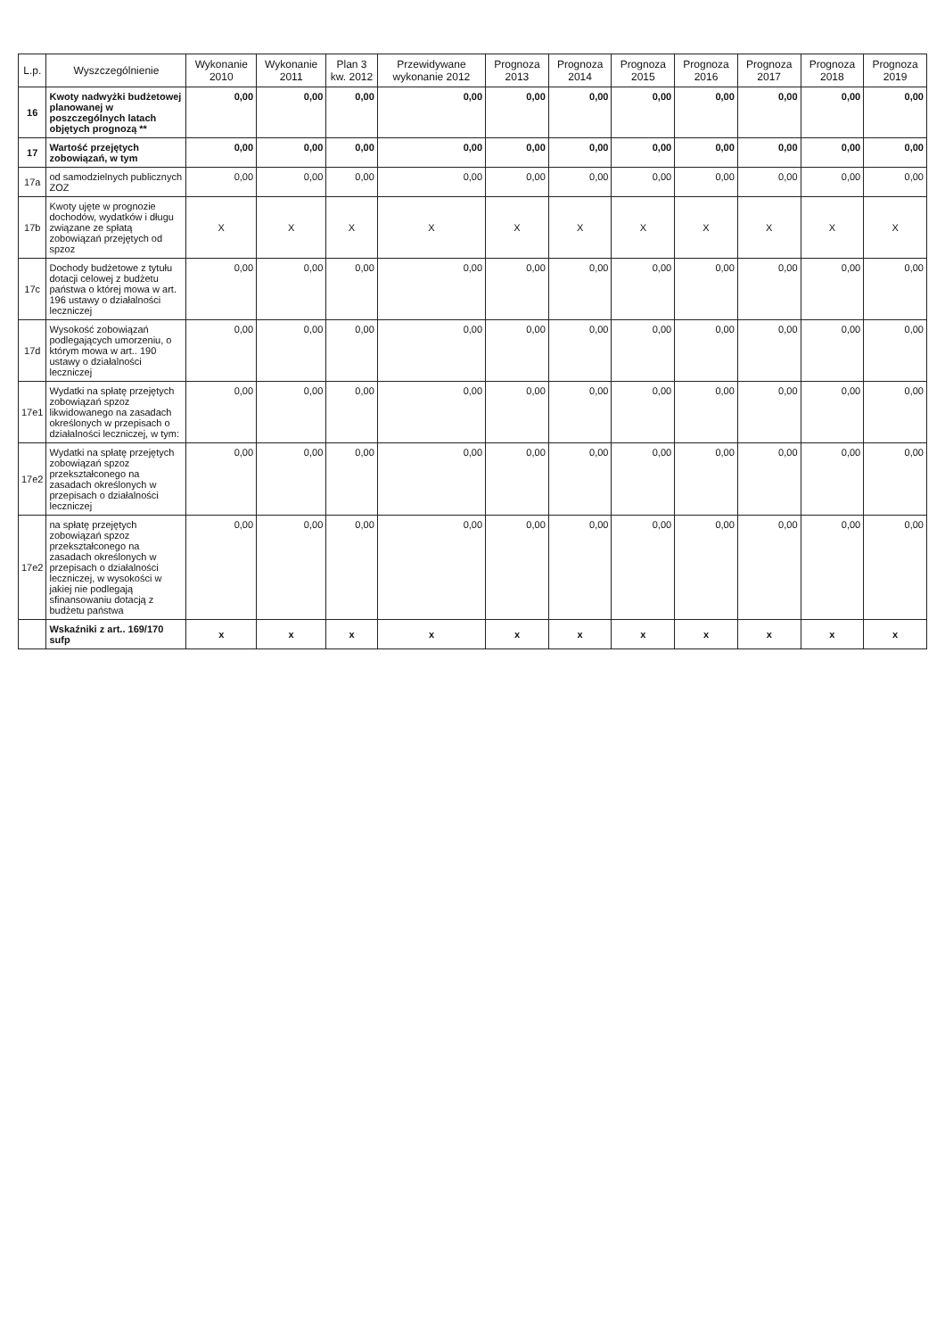| L.p. | Wyszczególnienie | Wykonanie 2010 | Wykonanie 2011 | Plan 3 kw. 2012 | Przewidywane wykonanie 2012 | Prognoza 2013 | Prognoza 2014 | Prognoza 2015 | Prognoza 2016 | Prognoza 2017 | Prognoza 2018 | Prognoza 2019 |
| --- | --- | --- | --- | --- | --- | --- | --- | --- | --- | --- | --- | --- |
| 16 | Kwoty nadwyżki budżetowej planowanej w poszczególnych latach objętych prognozą ** | 0,00 | 0,00 | 0,00 | 0,00 | 0,00 | 0,00 | 0,00 | 0,00 | 0,00 | 0,00 | 0,00 |
| 17 | Wartość przejętych zobowiązań, w tym | 0,00 | 0,00 | 0,00 | 0,00 | 0,00 | 0,00 | 0,00 | 0,00 | 0,00 | 0,00 | 0,00 |
| 17a | od samodzielnych publicznych ZOZ | 0,00 | 0,00 | 0,00 | 0,00 | 0,00 | 0,00 | 0,00 | 0,00 | 0,00 | 0,00 | 0,00 |
| 17b | Kwoty ujęte w prognozie dochodów, wydatków i długu związane ze spłatą zobowiązań przejętych od spzoz | X | X | X | X | X | X | X | X | X | X | X |
| 17c | Dochody budżetowe z tytułu dotacji celowej z budżetu państwa o której mowa w art. 196 ustawy o działalności leczniczej | 0,00 | 0,00 | 0,00 | 0,00 | 0,00 | 0,00 | 0,00 | 0,00 | 0,00 | 0,00 | 0,00 |
| 17d | Wysokość zobowiązań podlegających umorzeniu, o którym mowa w art.. 190 ustawy o działalności leczniczej | 0,00 | 0,00 | 0,00 | 0,00 | 0,00 | 0,00 | 0,00 | 0,00 | 0,00 | 0,00 | 0,00 |
| 17e1 | Wydatki na spłatę przejętych zobowiązań spzoz likwidowanego na zasadach określonych w przepisach o działalności leczniczej, w tym: | 0,00 | 0,00 | 0,00 | 0,00 | 0,00 | 0,00 | 0,00 | 0,00 | 0,00 | 0,00 | 0,00 |
| 17e2 | Wydatki na spłatę przejętych zobowiązań spzoz przekształconego na zasadach określonych w przepisach o działalności leczniczej | 0,00 | 0,00 | 0,00 | 0,00 | 0,00 | 0,00 | 0,00 | 0,00 | 0,00 | 0,00 | 0,00 |
| 17e2 | na spłatę przejętych zobowiązań spzoz przekształconego na zasadach określonych w przepisach o działalności leczniczej, w wysokości w jakiej nie podlegają sfinansowaniu dotacją z budżetu państwa | 0,00 | 0,00 | 0,00 | 0,00 | 0,00 | 0,00 | 0,00 | 0,00 | 0,00 | 0,00 | 0,00 |
| | Wskaźniki z art.. 169/170 sufp | x | x | x | x | x | x | x | x | x | x | x |